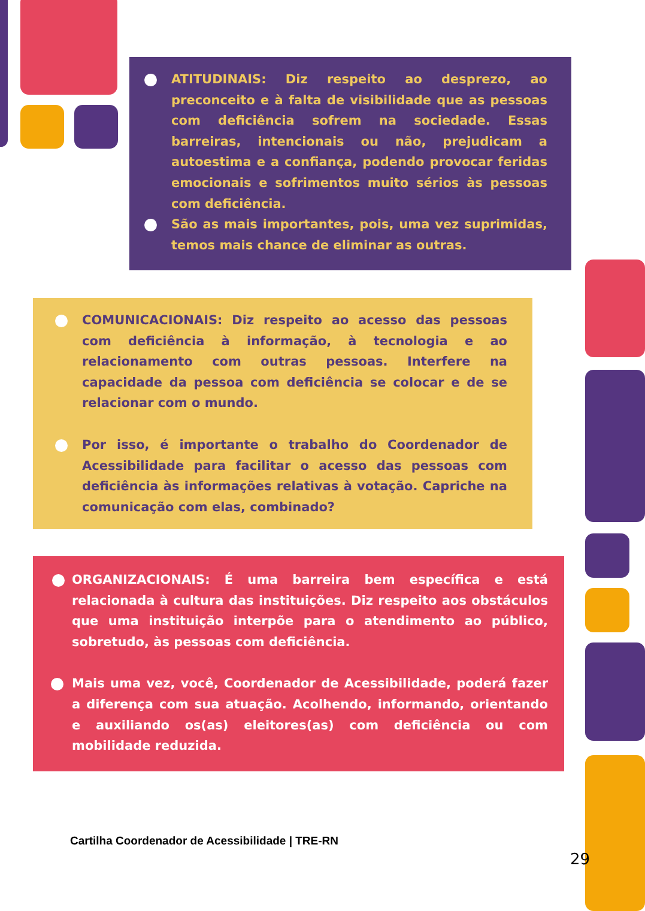ATITUDINAIS: Diz respeito ao desprezo, ao preconceito e à falta de visibilidade que as pessoas com deficiência sofrem na sociedade. Essas barreiras, intencionais ou não, prejudicam a autoestima e a confiança, podendo provocar feridas emocionais e sofrimentos muito sérios às pessoas com deficiência.
São as mais importantes, pois, uma vez suprimidas, temos mais chance de eliminar as outras.
COMUNICACIONAIS: Diz respeito ao acesso das pessoas com deficiência à informação, à tecnologia e ao relacionamento com outras pessoas. Interfere na capacidade da pessoa com deficiência se colocar e de se relacionar com o mundo.
Por isso, é importante o trabalho do Coordenador de Acessibilidade para facilitar o acesso das pessoas com deficiência às informações relativas à votação. Capriche na comunicação com elas, combinado?
ORGANIZACIONAIS: É uma barreira bem específica e está relacionada à cultura das instituições. Diz respeito aos obstáculos que uma instituição interpõe para o atendimento ao público, sobretudo, às pessoas com deficiência.
Mais uma vez, você, Coordenador de Acessibilidade, poderá fazer a diferença com sua atuação. Acolhendo, informando, orientando e auxiliando os(as) eleitores(as) com deficiência ou com mobilidade reduzida.
Cartilha Coordenador de Acessibilidade | TRE-RN
29